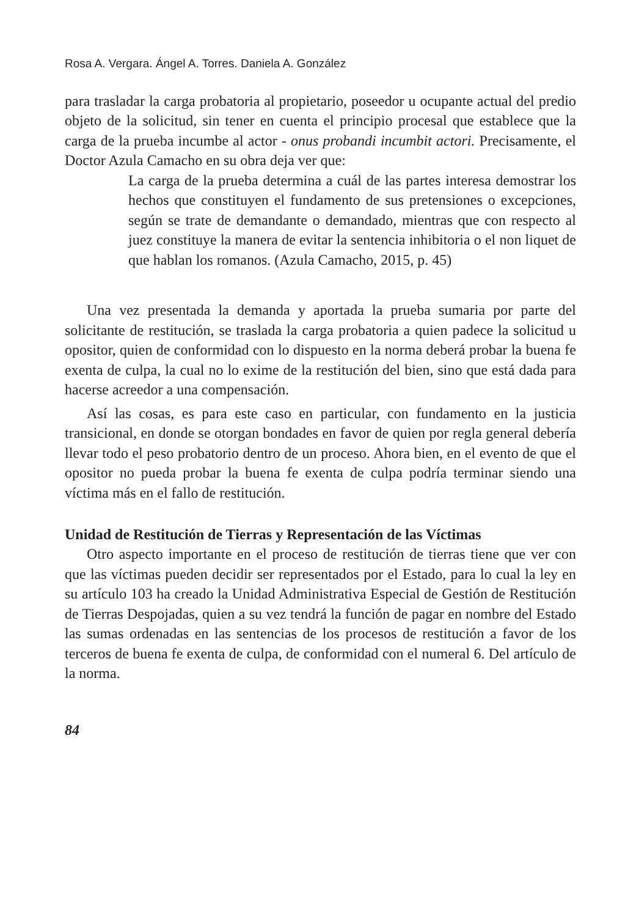Rosa A. Vergara. Ángel A. Torres. Daniela A. González
para trasladar la carga probatoria al propietario, poseedor u ocupante actual del predio objeto de la solicitud, sin tener en cuenta el principio procesal que establece que la carga de la prueba incumbe al actor - onus probandi incumbit actori. Precisamente, el Doctor Azula Camacho en su obra deja ver que:
La carga de la prueba determina a cuál de las partes interesa demostrar los hechos que constituyen el fundamento de sus pretensiones o excepciones, según se trate de demandante o demandado, mientras que con respecto al juez constituye la manera de evitar la sentencia inhibitoria o el non liquet de que hablan los romanos. (Azula Camacho, 2015, p. 45)
Una vez presentada la demanda y aportada la prueba sumaria por parte del solicitante de restitución, se traslada la carga probatoria a quien padece la solicitud u opositor, quien de conformidad con lo dispuesto en la norma deberá probar la buena fe exenta de culpa, la cual no lo exime de la restitución del bien, sino que está dada para hacerse acreedor a una compensación.
Así las cosas, es para este caso en particular, con fundamento en la justicia transicional, en donde se otorgan bondades en favor de quien por regla general debería llevar todo el peso probatorio dentro de un proceso. Ahora bien, en el evento de que el opositor no pueda probar la buena fe exenta de culpa podría terminar siendo una víctima más en el fallo de restitución.
Unidad de Restitución de Tierras y Representación de las Víctimas
Otro aspecto importante en el proceso de restitución de tierras tiene que ver con que las víctimas pueden decidir ser representados por el Estado, para lo cual la ley en su artículo 103 ha creado la Unidad Administrativa Especial de Gestión de Restitución de Tierras Despojadas, quien a su vez tendrá la función de pagar en nombre del Estado las sumas ordenadas en las sentencias de los procesos de restitución a favor de los terceros de buena fe exenta de culpa, de conformidad con el numeral 6. Del artículo de la norma.
84